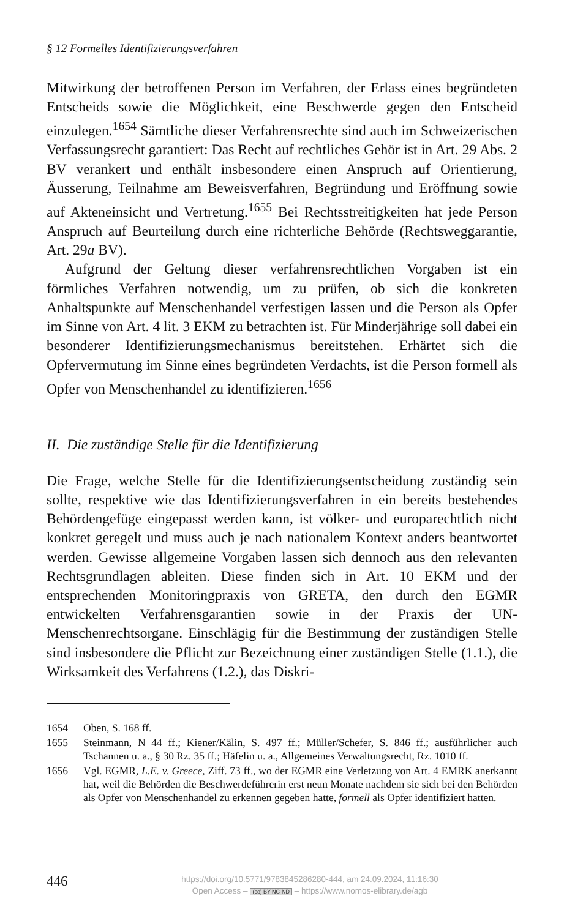§ 12 Formelles Identifizierungsverfahren
Mitwirkung der betroffenen Person im Verfahren, der Erlass eines begründeten Entscheids sowie die Möglichkeit, eine Beschwerde gegen den Entscheid einzulegen.<sup>1654</sup> Sämtliche dieser Verfahrensrechte sind auch im Schweizerischen Verfassungsrecht garantiert: Das Recht auf rechtliches Gehör ist in Art. 29 Abs. 2 BV verankert und enthält insbesondere einen Anspruch auf Orientierung, Äusserung, Teilnahme am Beweisverfahren, Begründung und Eröffnung sowie auf Akteneinsicht und Vertretung.<sup>1655</sup> Bei Rechtsstreitigkeiten hat jede Person Anspruch auf Beurteilung durch eine richterliche Behörde (Rechtsweggarantie, Art. 29a BV).
Aufgrund der Geltung dieser verfahrensrechtlichen Vorgaben ist ein förmliches Verfahren notwendig, um zu prüfen, ob sich die konkreten Anhaltspunkte auf Menschenhandel verfestigen lassen und die Person als Opfer im Sinne von Art. 4 lit. 3 EKM zu betrachten ist. Für Minderjährige soll dabei ein besonderer Identifizierungsmechanismus bereitstehen. Erhärtet sich die Opfervermutung im Sinne eines begründeten Verdachts, ist die Person formell als Opfer von Menschenhandel zu identifizieren.<sup>1656</sup>
II. Die zuständige Stelle für die Identifizierung
Die Frage, welche Stelle für die Identifizierungsentscheidung zuständig sein sollte, respektive wie das Identifizierungsverfahren in ein bereits bestehendes Behördengefüge eingepasst werden kann, ist völker- und europarechtlich nicht konkret geregelt und muss auch je nach nationalem Kontext anders beantwortet werden. Gewisse allgemeine Vorgaben lassen sich dennoch aus den relevanten Rechtsgrundlagen ableiten. Diese finden sich in Art. 10 EKM und der entsprechenden Monitoringpraxis von GRETA, den durch den EGMR entwickelten Verfahrensgarantien sowie in der Praxis der UN-Menschenrechtsorgane. Einschlägig für die Bestimmung der zuständigen Stelle sind insbesondere die Pflicht zur Bezeichnung einer zuständigen Stelle (1.1.), die Wirksamkeit des Verfahrens (1.2.), das Diskri-
1654 Oben, S. 168 ff.
1655 Steinmann, N 44 ff.; Kiener/Kälin, S. 497 ff.; Müller/Schefer, S. 846 ff.; ausführlicher auch Tschannen u. a., § 30 Rz. 35 ff.; Häfelin u. a., Allgemeines Verwaltungsrecht, Rz. 1010 ff.
1656 Vgl. EGMR, L.E. v. Greece, Ziff. 73 ff., wo der EGMR eine Verletzung von Art. 4 EMRK anerkannt hat, weil die Behörden die Beschwerdeführerin erst neun Monate nachdem sie sich bei den Behörden als Opfer von Menschenhandel zu erkennen gegeben hatte, formell als Opfer identifiziert hatten.
446
https://doi.org/10.5771/9783845286280-444, am 24.09.2024, 11:16:30
Open Access – (cc) BY-NC-ND – https://www.nomos-elibrary.de/agb